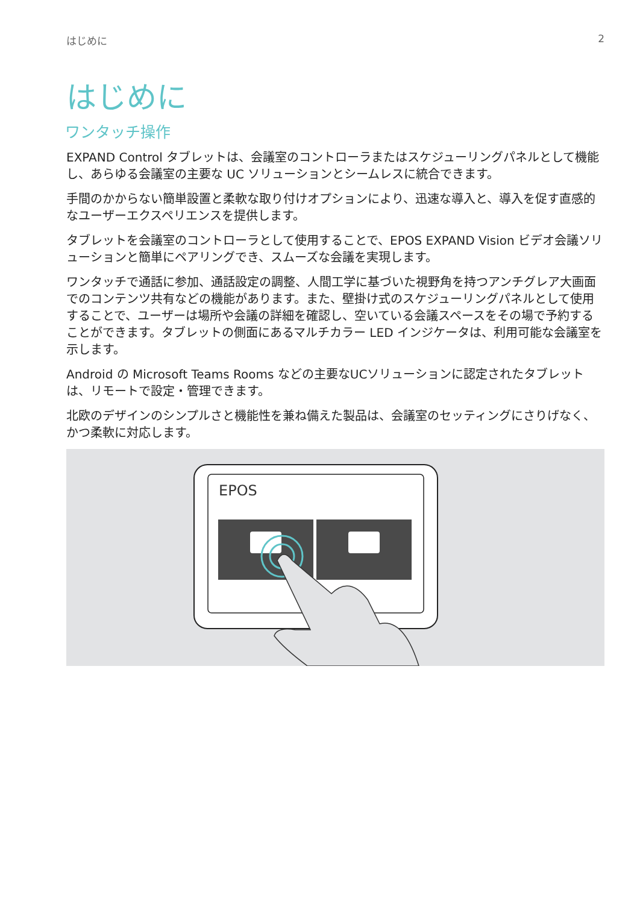はじめに 2
はじめに
ワンタッチ操作
EXPAND Control タブレットは、会議室のコントローラまたはスケジューリングパネルとして機能し、あらゆる会議室の主要な UC ソリューションとシームレスに統合できます。
手間のかからない簡単設置と柔軟な取り付けオプションにより、迅速な導入と、導入を促す直感的なユーザーエクスペリエンスを提供します。
タブレットを会議室のコントローラとして使用することで、EPOS EXPAND Vision ビデオ会議ソリューションと簡単にペアリングでき、スムーズな会議を実現します。
ワンタッチで通話に参加、通話設定の調整、人間工学に基づいた視野角を持つアンチグレア大画面でのコンテンツ共有などの機能があります。また、壁掛け式のスケジューリングパネルとして使用することで、ユーザーは場所や会議の詳細を確認し、空いている会議スペースをその場で予約することができます。タブレットの側面にあるマルチカラー LED インジケータは、利用可能な会議室を示します。
Android の Microsoft Teams Rooms などの主要なUCソリューションに認定されたタブレットは、リモートで設定・管理できます。
北欧のデザインのシンプルさと機能性を兼ね備えた製品は、会議室のセッティングにさりげなく、かつ柔軟に対応します。
EPOS